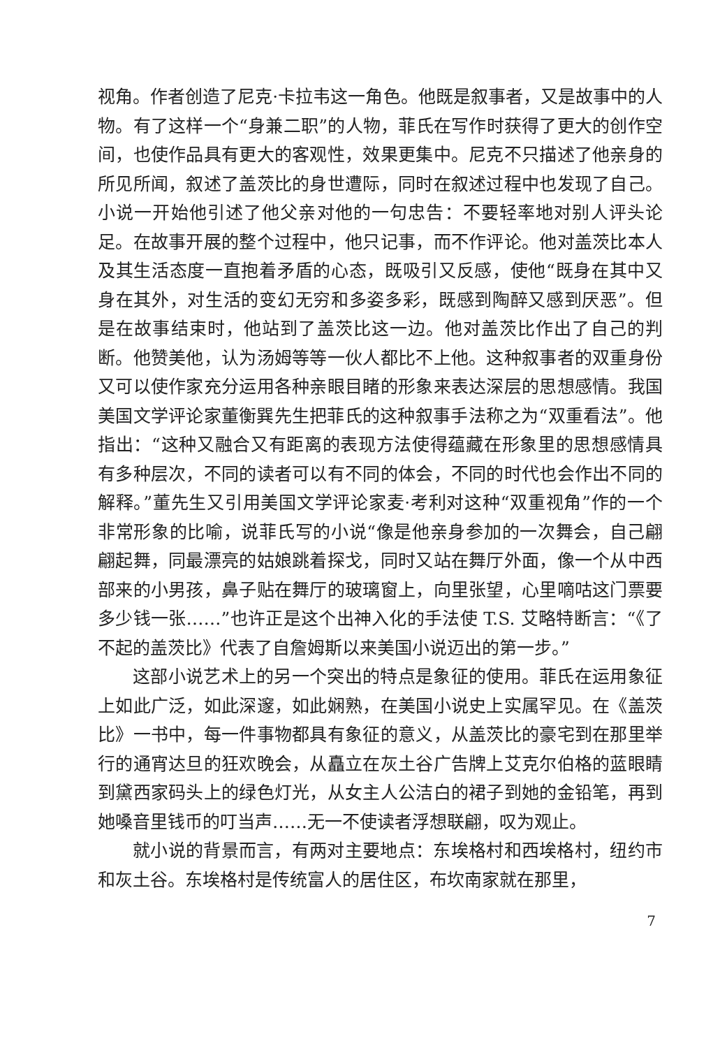视角。作者创造了尼克·卡拉韦这一角色。他既是叙事者，又是故事中的人物。有了这样一个“身兼二职”的人物，菲氏在写作时获得了更大的创作空间，也使作品具有更大的客观性，效果更集中。尼克不只描述了他亲身的所见所闻，叙述了盖茨比的身世遭际，同时在叙述过程中也发现了自己。小说一开始他引述了他父亲对他的一句忠告：不要轻率地对别人评头论足。在故事开展的整个过程中，他只记事，而不作评论。他对盖茨比本人及其生活态度一直抱着矛盾的心态，既吸引又反感，使他“既身在其中又身在其外，对生活的变幻无穷和多姿多彩，既感到陶醉又感到厌恶”。但是在故事结束时，他站到了盖茨比这一边。他对盖茨比作出了自己的判断。他赞美他，认为汤姆等等一伙人都比不上他。这种叙事者的双重身份又可以使作家充分运用各种亲眼目睹的形象来表达深层的思想感情。我国美国文学评论家董衡巽先生把菲氏的这种叙事手法称之为“双重看法”。他指出：“这种又融合又有距离的表现方法使得蕴藏在形象里的思想感情具有多种层次，不同的读者可以有不同的体会，不同的时代也会作出不同的解释。”董先生又引用美国文学评论家麦·考利对这种“双重视角”作的一个非常形象的比喻，说菲氏写的小说“像是他亲身参加的一次舞会，自己翩翩起舞，同最漂亮的姑娘跳着探戈，同时又站在舞厅外面，像一个从中西部来的小男孩，鼻子贴在舞厅的玻璃窗上，向里张望，心里嘀咕这门票要多少钱一张……”也许正是这个出神入化的手法使 T.S. 艾略特断言：“《了不起的盖茨比》代表了自詹姆斯以来美国小说迈出的第一步。”
这部小说艺术上的另一个突出的特点是象征的使用。菲氏在运用象征上如此广泛，如此深邃，如此娴熟，在美国小说史上实属罕见。在《盖茨比》一书中，每一件事物都具有象征的意义，从盖茨比的豪宅到在那里举行的通宵达旦的狂欢晚会，从矗立在灰土谷广告牌上艾克尔伯格的蓝眼睛到黛西家码头上的绿色灯光，从女主人公洁白的裙子到她的金铅笔，再到她嗓音里钱币的叮当声……无一不使读者浮想联翩，叹为观止。
就小说的背景而言，有两对主要地点：东埃格村和西埃格村，纽约市和灰土谷。东埃格村是传统富人的居住区，布坎南家就在那里，
7